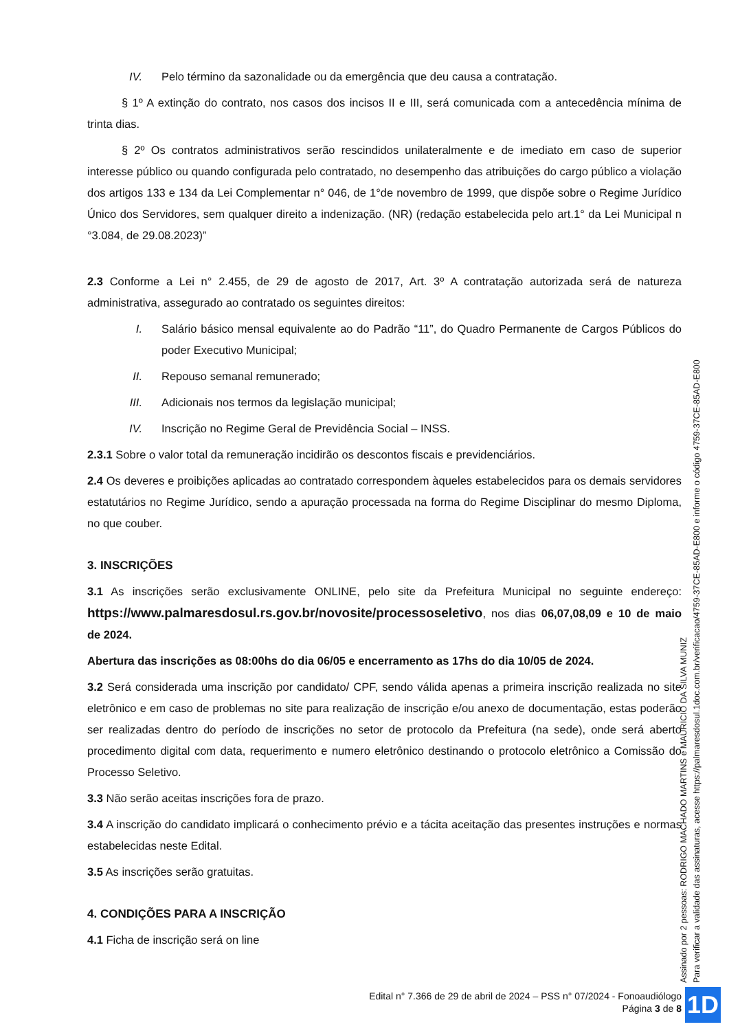IV. Pelo término da sazonalidade ou da emergência que deu causa a contratação.
§ 1º A extinção do contrato, nos casos dos incisos II e III, será comunicada com a antecedência mínima de trinta dias.
§ 2º Os contratos administrativos serão rescindidos unilateralmente e de imediato em caso de superior interesse público ou quando configurada pelo contratado, no desempenho das atribuições do cargo público a violação dos artigos 133 e 134 da Lei Complementar n° 046, de 1°de novembro de 1999, que dispõe sobre o Regime Jurídico Único dos Servidores, sem qualquer direito a indenização. (NR) (redação estabelecida pelo art.1° da Lei Municipal n °3.084, de 29.08.2023)”
2.3 Conforme a Lei n° 2.455, de 29 de agosto de 2017, Art. 3º A contratação autorizada será de natureza administrativa, assegurado ao contratado os seguintes direitos:
I. Salário básico mensal equivalente ao do Padrão “11”, do Quadro Permanente de Cargos Públicos do poder Executivo Municipal;
II. Repouso semanal remunerado;
III. Adicionais nos termos da legislação municipal;
IV. Inscrição no Regime Geral de Previdência Social – INSS.
2.3.1 Sobre o valor total da remuneração incidirão os descontos fiscais e previdenciários.
2.4 Os deveres e proibições aplicadas ao contratado correspondem àqueles estabelecidos para os demais servidores estatutários no Regime Jurídico, sendo a apuração processada na forma do Regime Disciplinar do mesmo Diploma, no que couber.
3. INSCRIÇÕES
3.1 As inscrições serão exclusivamente ONLINE, pelo site da Prefeitura Municipal no seguinte endereço: https://www.palmaresdosul.rs.gov.br/novosite/processoseletivo, nos dias 06,07,08,09 e 10 de maio de 2024.
Abertura das inscrições as 08:00hs do dia 06/05 e encerramento as 17hs do dia 10/05 de 2024.
3.2 Será considerada uma inscrição por candidato/ CPF, sendo válida apenas a primeira inscrição realizada no site eletrônico e em caso de problemas no site para realização de inscrição e/ou anexo de documentação, estas poderão ser realizadas dentro do período de inscrições no setor de protocolo da Prefeitura (na sede), onde será aberto procedimento digital com data, requerimento e numero eletrônico destinando o protocolo eletrônico a Comissão do Processo Seletivo.
3.3 Não serão aceitas inscrições fora de prazo.
3.4 A inscrição do candidato implicará o conhecimento prévio e a tácita aceitação das presentes instruções e normas estabelecidas neste Edital.
3.5 As inscrições serão gratuitas.
4. CONDIÇÕES PARA A INSCRIÇÃO
4.1 Ficha de inscrição será on line
Assinado por 2 pessoas: RODRIGO MACHADO MARTINS e MAURICIO DA SILVA MUNIZ
Para verificar a validade das assinaturas, acesse https://palmaresdosul.1doc.com.br/verificacao/4759-37CE-85AD-E800 e informe o código 4759-37CE-85AD-E800
Edital n° 7.366 de 29 de abril de 2024 – PSS n° 07/2024 - Fonoaudiólogo
Página 3 de 8
1D